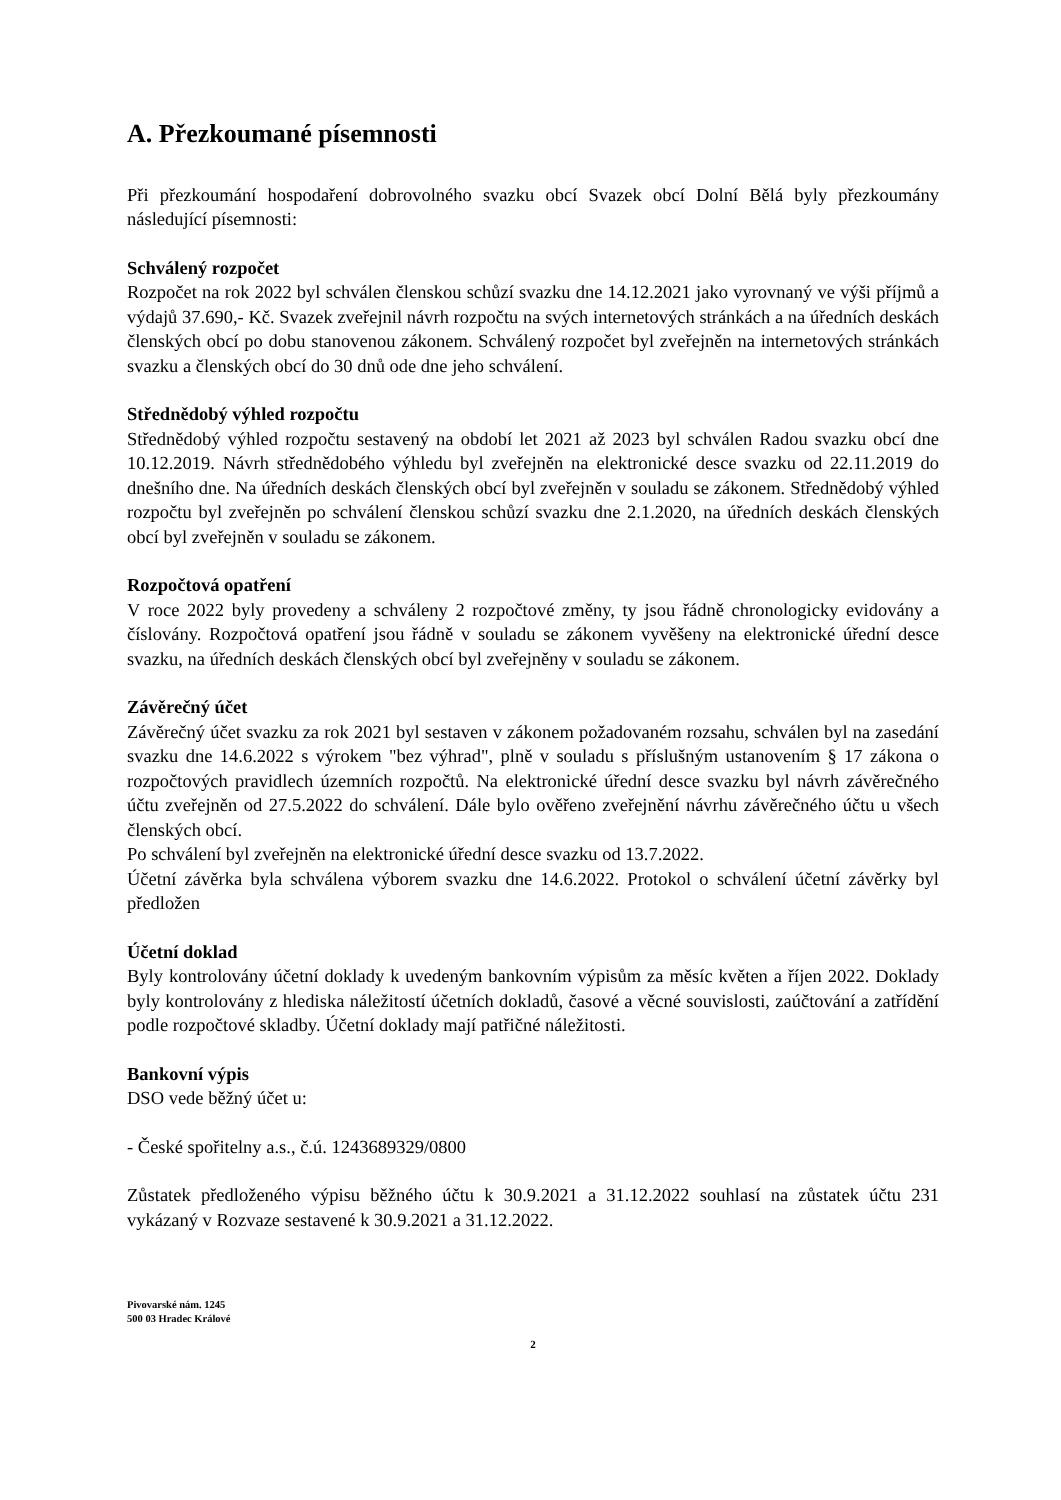A. Přezkoumané písemnosti
Při přezkoumání hospodaření dobrovolného svazku obcí Svazek obcí Dolní Bělá byly přezkoumány následující písemnosti:
Schválený rozpočet
Rozpočet na rok 2022 byl schválen členskou schůzí svazku dne 14.12.2021 jako vyrovnaný ve výši příjmů a výdajů 37.690,- Kč. Svazek zveřejnil návrh rozpočtu na svých internetových stránkách a na úředních deskách členských obcí po dobu stanovenou zákonem. Schválený rozpočet byl zveřejněn na internetových stránkách svazku a členských obcí do 30 dnů ode dne jeho schválení.
Střednědobý výhled rozpočtu
Střednědobý výhled rozpočtu sestavený na období let 2021 až 2023 byl schválen Radou svazku obcí dne 10.12.2019. Návrh střednědobého výhledu byl zveřejněn na elektronické desce svazku od 22.11.2019 do dnešního dne. Na úředních deskách členských obcí byl zveřejněn v souladu se zákonem. Střednědobý výhled rozpočtu byl zveřejněn po schválení členskou schůzí svazku dne 2.1.2020, na úředních deskách členských obcí byl zveřejněn v souladu se zákonem.
Rozpočtová opatření
V roce 2022 byly provedeny a schváleny 2 rozpočtové změny, ty jsou řádně chronologicky evidovány a číslovány. Rozpočtová opatření jsou řádně v souladu se zákonem vyvěšeny na elektronické úřední desce svazku, na úředních deskách členských obcí byl zveřejněny v souladu se zákonem.
Závěrečný účet
Závěrečný účet svazku za rok 2021 byl sestaven v zákonem požadovaném rozsahu, schválen byl na zasedání svazku dne 14.6.2022 s výrokem "bez výhrad", plně v souladu s příslušným ustanovením § 17 zákona o rozpočtových pravidlech územních rozpočtů. Na elektronické úřední desce svazku byl návrh závěrečného účtu zveřejněn od 27.5.2022 do schválení. Dále bylo ověřeno zveřejnění návrhu závěrečného účtu u všech členských obcí.
Po schválení byl zveřejněn na elektronické úřední desce svazku od 13.7.2022.
Účetní závěrka byla schválena výborem svazku dne 14.6.2022. Protokol o schválení účetní závěrky byl předložen
Účetní doklad
Byly kontrolovány účetní doklady k uvedeným bankovním výpisům za měsíc květen a říjen 2022. Doklady byly kontrolovány z hlediska náležitostí účetních dokladů, časové a věcné souvislosti, zaúčtování a zatřídění podle rozpočtové skladby. Účetní doklady mají patřičné náležitosti.
Bankovní výpis
DSO vede běžný účet u:
- České spořitelny a.s., č.ú. 1243689329/0800
Zůstatek předloženého výpisu běžného účtu k 30.9.2021 a 31.12.2022 souhlasí na zůstatek účtu 231 vykázaný v Rozvaze sestavené k 30.9.2021 a 31.12.2022.
Pivovarské nám. 1245
500 03 Hradec Králové
2